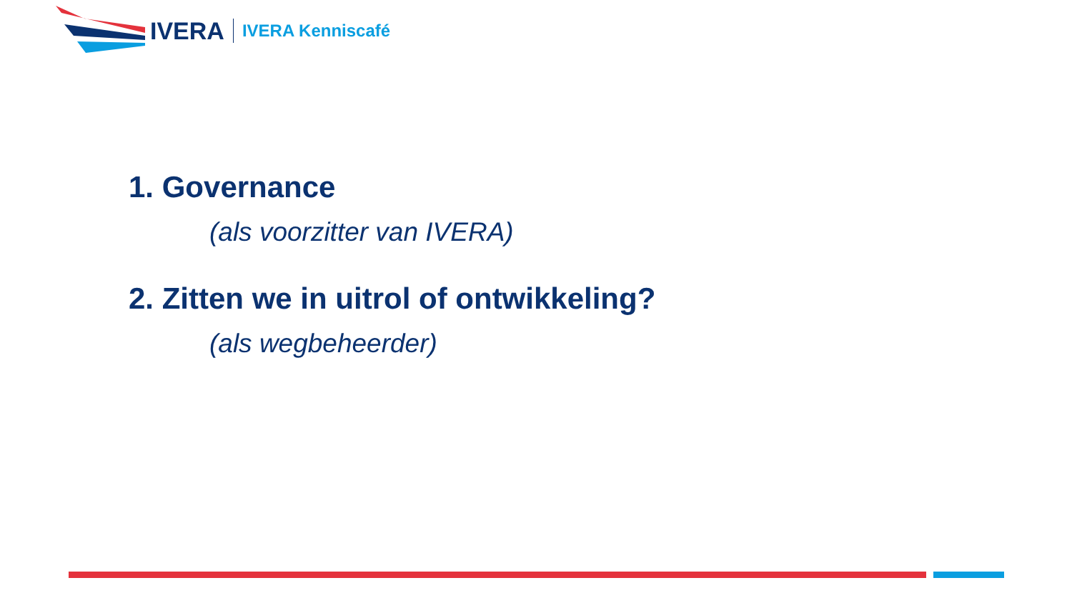IVERA IVERA Kenniscafé
1. Governance
(als voorzitter van IVERA)
2. Zitten we in uitrol of ontwikkeling?
(als wegbeheerder)